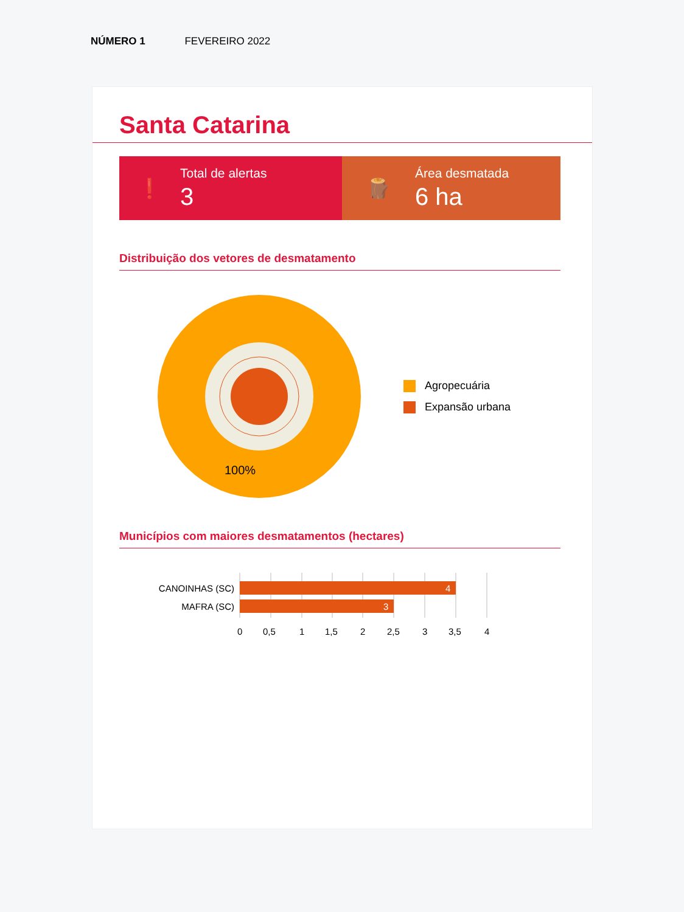NÚMERO 1 FEVEREIRO 2022
Santa Catarina
❗
Total de alertas
3
🪵
Área desmatada
6 ha
Distribuição dos vetores de desmatamento
100%
Agropecuária
Expansão urbana
Municípios com maiores desmatamentos (hectares)
CANOINHAS (SC)
MAFRA (SC)
4
3
0
0,5
1
1,5
2
2,5
3
3,5
4